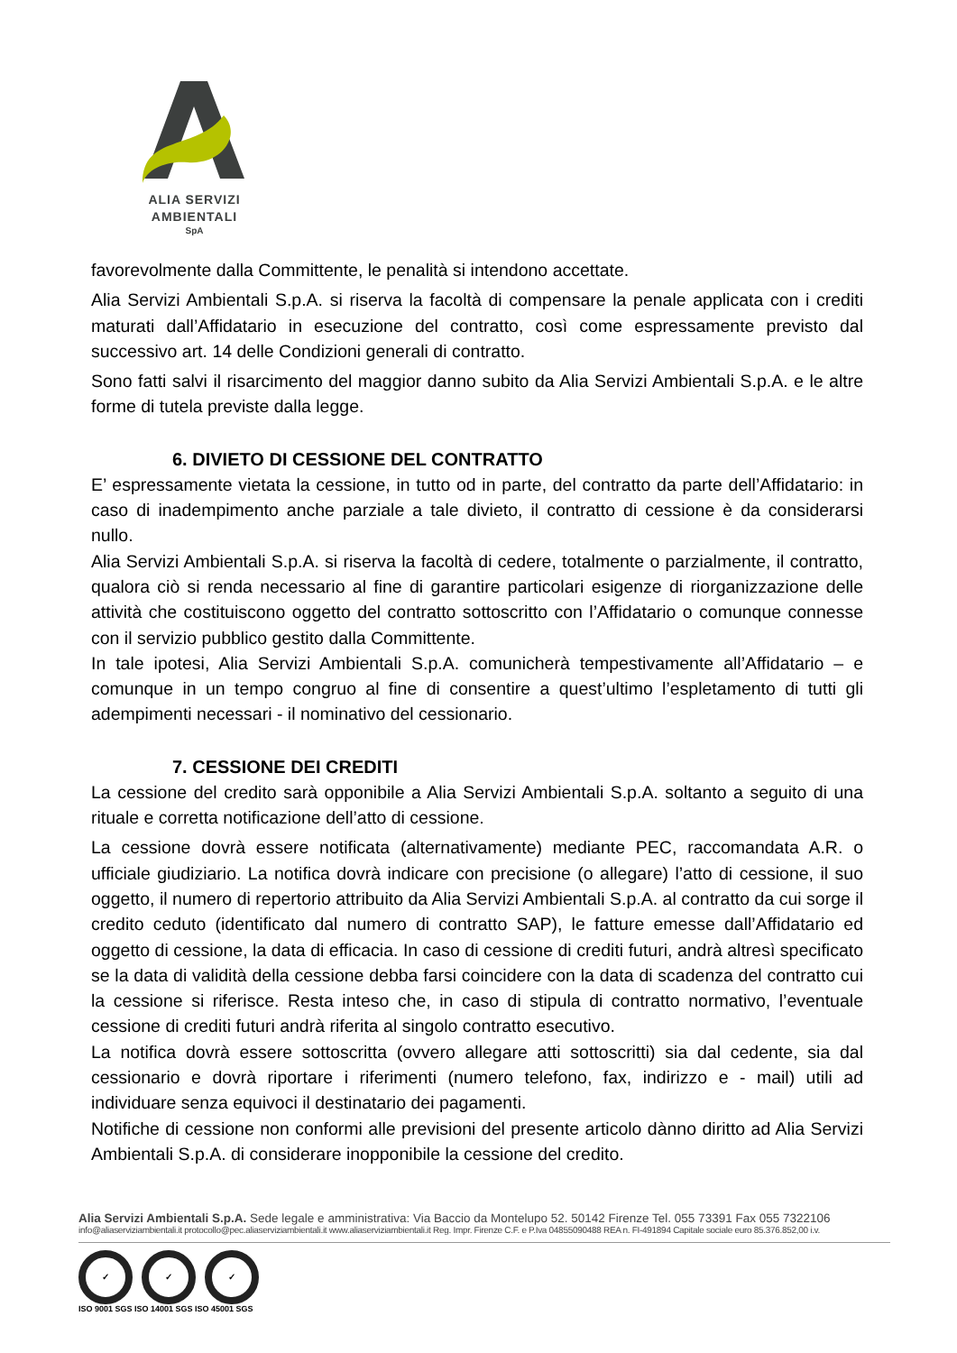ALIA SERVIZI
AMBIENTALI
SpA
favorevolmente dalla Committente, le penalità si intendono accettate.
Alia Servizi Ambientali S.p.A. si riserva la facoltà di compensare la penale applicata con i crediti maturati dall’Affidatario in esecuzione del contratto, così come espressamente previsto dal successivo art. 14 delle Condizioni generali di contratto.
Sono fatti salvi il risarcimento del maggior danno subito da Alia Servizi Ambientali S.p.A. e le altre forme di tutela previste dalla legge.
6. DIVIETO DI CESSIONE DEL CONTRATTO
E’ espressamente vietata la cessione, in tutto od in parte, del contratto da parte dell’Affidatario: in caso di inadempimento anche parziale a tale divieto, il contratto di cessione è da considerarsi nullo.
Alia Servizi Ambientali S.p.A. si riserva la facoltà di cedere, totalmente o parzialmente, il contratto, qualora ciò si renda necessario al fine di garantire particolari esigenze di riorganizzazione delle attività che costituiscono oggetto del contratto sottoscritto con l’Affidatario o comunque connesse con il servizio pubblico gestito dalla Committente.
In tale ipotesi, Alia Servizi Ambientali S.p.A. comunicherà tempestivamente all’Affidatario – e comunque in un tempo congruo al fine di consentire a quest’ultimo l’espletamento di tutti gli adempimenti necessari - il nominativo del cessionario.
7. CESSIONE DEI CREDITI
La cessione del credito sarà opponibile a Alia Servizi Ambientali S.p.A. soltanto a seguito di una rituale e corretta notificazione dell’atto di cessione.
La cessione dovrà essere notificata (alternativamente) mediante PEC, raccomandata A.R. o ufficiale giudiziario. La notifica dovrà indicare con precisione (o allegare) l’atto di cessione, il suo oggetto, il numero di repertorio attribuito da Alia Servizi Ambientali S.p.A. al contratto da cui sorge il credito ceduto (identificato dal numero di contratto SAP), le fatture emesse dall’Affidatario ed oggetto di cessione, la data di efficacia. In caso di cessione di crediti futuri, andrà altresì specificato se la data di validità della cessione debba farsi coincidere con la data di scadenza del contratto cui la cessione si riferisce. Resta inteso che, in caso di stipula di contratto normativo, l’eventuale cessione di crediti futuri andrà riferita al singolo contratto esecutivo.
La notifica dovrà essere sottoscritta (ovvero allegare atti sottoscritti) sia dal cedente, sia dal cessionario e dovrà riportare i riferimenti (numero telefono, fax, indirizzo e - mail) utili ad individuare senza equivoci il destinatario dei pagamenti.
Notifiche di cessione non conformi alle previsioni del presente articolo dànno diritto ad Alia Servizi Ambientali S.p.A. di considerare inopponibile la cessione del credito.
Alia Servizi Ambientali S.p.A. Sede legale e amministrativa: Via Baccio da Montelupo 52. 50142 Firenze Tel. 055 73391 Fax 055 7322106
info@aliaserviziambientali.it protocollo@pec.aliaserviziambientali.it www.aliaserviziambientali.it Reg. Impr. Firenze C.F. e P.Iva 04855090488 REA n. FI-491894 Capitale sociale euro 85.376.852,00 i.v.
✓ ✓ ✓
ISO 9001 SGS ISO 14001 SGS ISO 45001 SGS